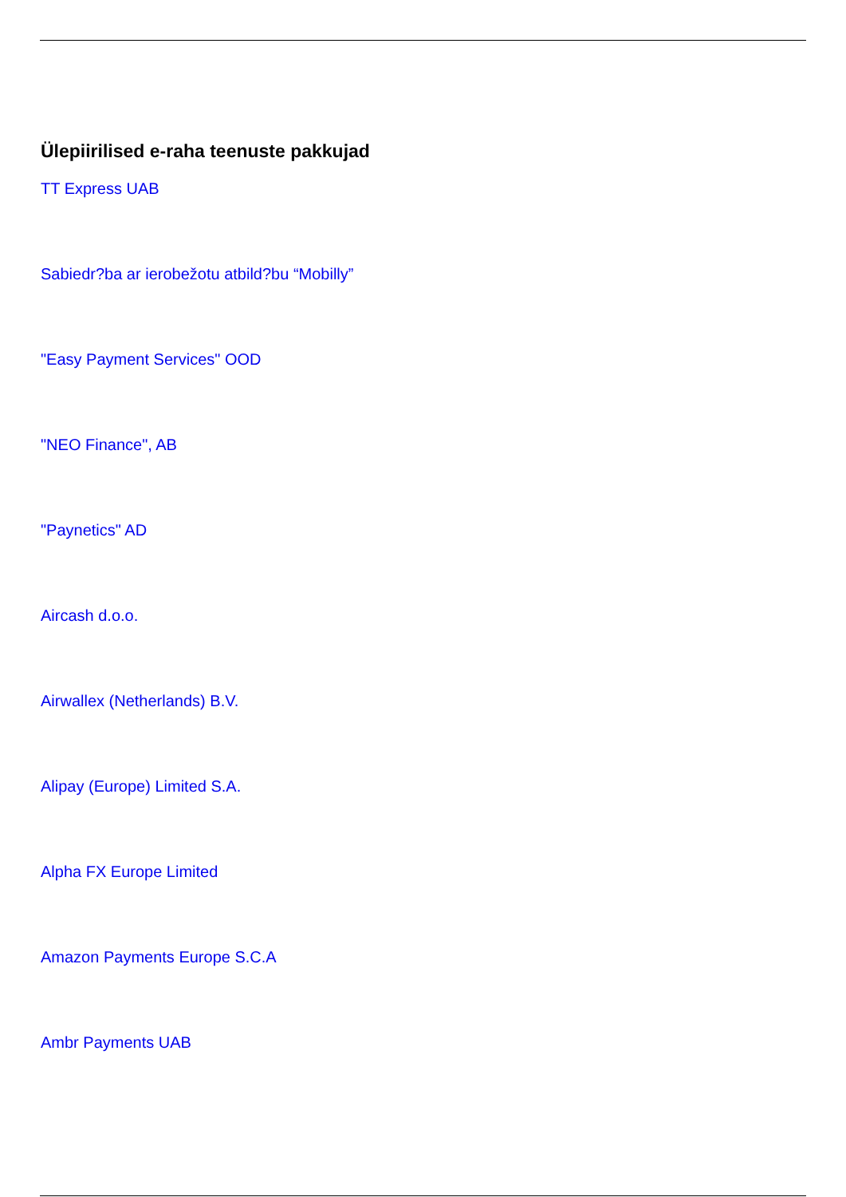Ülepiirilised e-raha teenuste pakkujad
TT Express UAB
Sabiedr?ba ar ierobežotu atbild?bu “Mobilly”
"Easy Payment Services" OOD
"NEO Finance", AB
"Paynetics" AD
Aircash d.o.o.
Airwallex (Netherlands) B.V.
Alipay (Europe) Limited S.A.
Alpha FX Europe Limited
Amazon Payments Europe S.C.A
Ambr Payments UAB